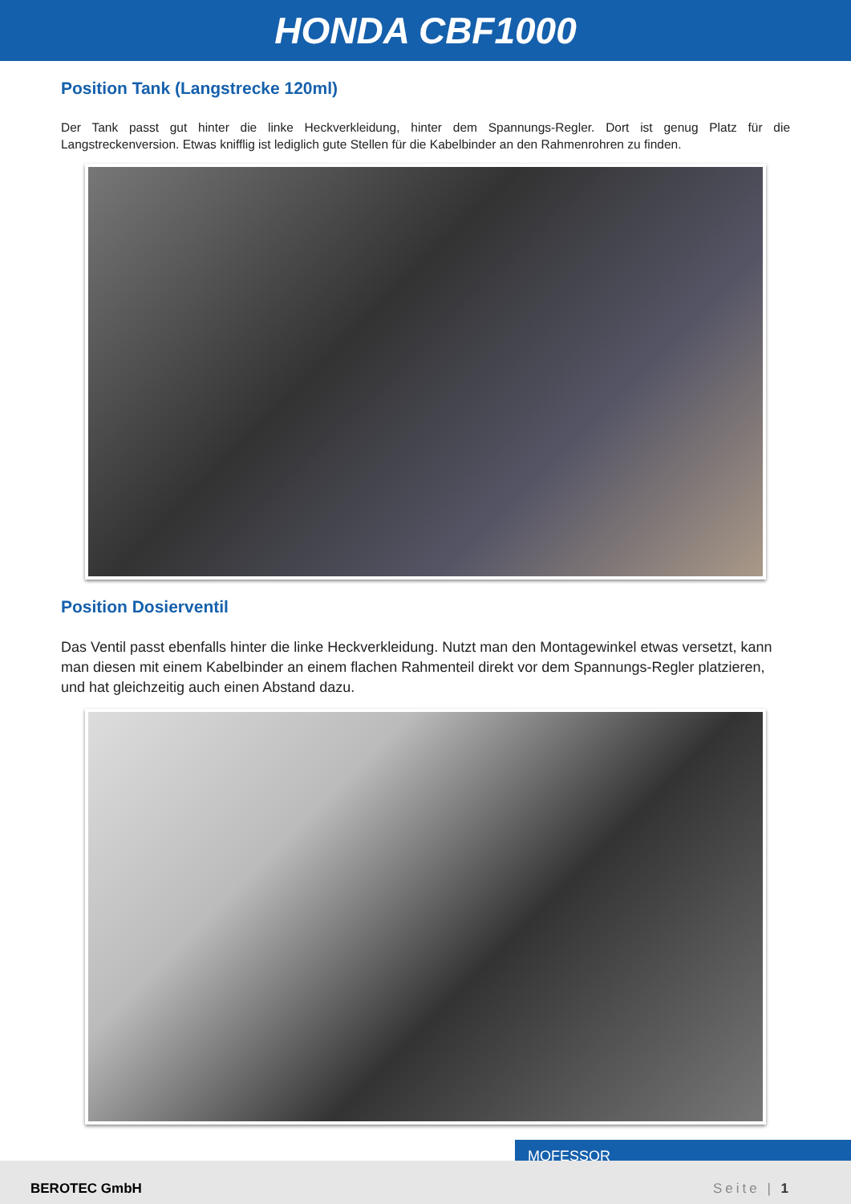HONDA CBF1000
Position Tank (Langstrecke 120ml)
Der Tank passt gut hinter die linke Heckverkleidung, hinter dem Spannungs-Regler. Dort ist genug Platz für die Langstreckenversion. Etwas knifflig ist lediglich gute Stellen für die Kabelbinder an den Rahmenrohren zu finden.
Position Dosierventil
Das Ventil passt ebenfalls hinter die linke Heckverkleidung. Nutzt man den Montagewinkel etwas versetzt, kann man diesen mit einem Kabelbinder an einem flachen Rahmenteil direkt vor dem Spannungs-Regler platzieren, und hat gleichzeitig auch einen Abstand dazu.
MOFESSOR
BEROTEC GmbH Seite | 1